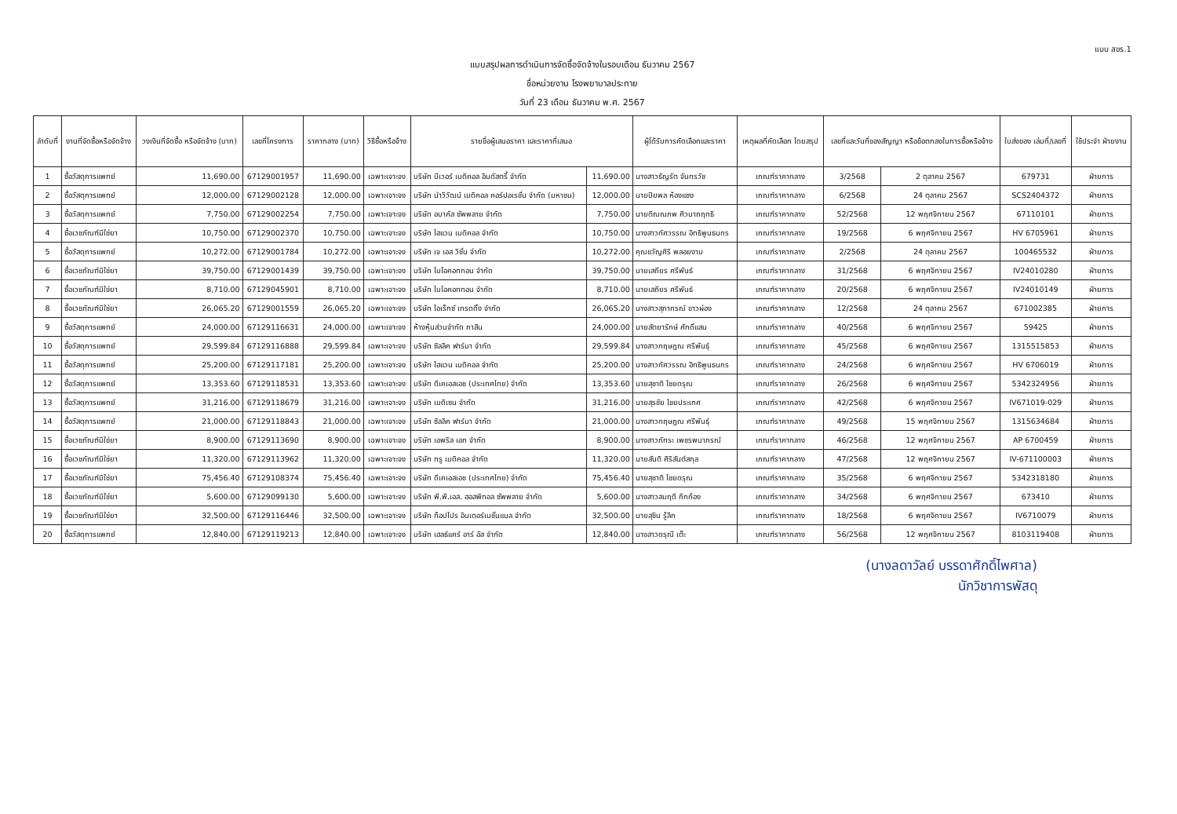แบบ สขร.1
แบบสรุปผลการดำเนินการจัดซื้อจัดจ้างในรอบเดือน ธันวาคม 2567
ชื่อหน่วยงาน โรงพยาบาลประทาย
วันที่ 23 เดือน ธันวาคม พ.ศ. 2567
| ลำดับที่ | งานที่จัดซื้อหรือจัดจ้าง | วงเงินที่จัดซื้อ หรือจัดจ้าง (บาท) | เลขที่โครงการ | ราคากลาง (บาท) | วิธีซื้อหรือจ้าง | รายชื่อผู้เสนอราคา และราคาที่เสนอ | | ผู้ได้รับการคัดเลือกและราคา | เหตุผลที่คัดเลือก โดยสรุป | เลขที่และวันที่ของสัญญา หรือข้อตกลงในการซื้อหรือจ้าง | | ใบส่งของ เล่มที่/เลขที่ | ใช้ประจำ ฝ่ายงาน |
| --- | --- | --- | --- | --- | --- | --- | --- | --- | --- | --- | --- | --- | --- |
| 1 | ซื้อวัสดุการแพทย์ | 11,690.00 | 67129001957 | 11,690.00 | เฉพาะเจาะจง | บริษัท บีเวอร์ เมดิคอล อินดัสตรี้ จำกัด | 11,690.00 | นางสาวธัญรัต จันทรวัช | เกณฑ์ราคากลาง | 3/2568 | 2 ตุลาคม 2567 | 679731 | ฝ่ายการ |
| 2 | ซื้อวัสดุการแพทย์ | 12,000.00 | 67129002128 | 12,000.00 | เฉพาะเจาะจง | บริษัท นำวิวัฒน์ เมดิคอล คอร์ปอเรชั่น จำกัด (มหาชน) | 12,000.00 | นายปิยพล ห้องแซง | เกณฑ์ราคากลาง | 6/2568 | 24 ตุลาคม 2567 | SCS2404372 | ฝ่ายการ |
| 3 | ซื้อวัสดุการแพทย์ | 7,750.00 | 67129002254 | 7,750.00 | เฉพาะเจาะจง | บริษัท อบาคัส ซัพพลาย จำกัด | 7,750.00 | นายติณณภพ ศิวนาถฤทธิ | เกณฑ์ราคากลาง | 52/2568 | 12 พฤศจิกายน 2567 | 67110101 | ฝ่ายการ |
| 4 | ซื้อเวชภัณฑ์มิใช่ยา | 10,750.00 | 67129002370 | 10,750.00 | เฉพาะเจาะจง | บริษัท ไฮแวน เมดิคอล จำกัด | 10,750.00 | นางสาวทัศวรรณ อิทธิพูนธนกร | เกณฑ์ราคากลาง | 19/2568 | 6 พฤศจิกายน 2567 | HV 6705961 | ฝ่ายการ |
| 5 | ซื้อวัสดุการแพทย์ | 10,272.00 | 67129001784 | 10,272.00 | เฉพาะเจาะจง | บริษัท เจ เอส วิชั่น จำกัด | 10,272.00 | คุณขวัญศิริ พลอยงาม | เกณฑ์ราคากลาง | 2/2568 | 24 ตุลาคม 2567 | 100465532 | ฝ่ายการ |
| 6 | ซื้อเวชภัณฑ์มิใช่ยา | 39,750.00 | 67129001439 | 39,750.00 | เฉพาะเจาะจง | บริษัท ไบโอคอททอน จำกัด | 39,750.00 | นายเสถียร ศรีพันธ์ | เกณฑ์ราคากลาง | 31/2568 | 6 พฤศจิกายน 2567 | IV24010280 | ฝ่ายการ |
| 7 | ซื้อเวชภัณฑ์มิใช่ยา | 8,710.00 | 67129045901 | 8,710.00 | เฉพาะเจาะจง | บริษัท ไบโอคอททอน จำกัด | 8,710.00 | นายเสถียร ศรีพันธ์ | เกณฑ์ราคากลาง | 20/2568 | 6 พฤศจิกายน 2567 | IV24010149 | ฝ่ายการ |
| 8 | ซื้อเวชภัณฑ์มิใช่ยา | 26,065.20 | 67129001559 | 26,065.20 | เฉพาะเจาะจง | บริษัท โอเร็กซ์ เทรดดิ้ง จำกัด | 26,065.20 | นางสาวสุภาภรณ์ ขาวผ่อง | เกณฑ์ราคากลาง | 12/2568 | 24 ตุลาคม 2567 | 671002385 | ฝ่ายการ |
| 9 | ซื้อวัสดุการแพทย์ | 24,000.00 | 67129116631 | 24,000.00 | เฉพาะเจาะจง | ห้างหุ้นส่วนจำกัด ภาสิน | 24,000.00 | นายสัตยารักษ์ ศักดิ์แสน | เกณฑ์ราคากลาง | 40/2568 | 6 พฤศจิกายน 2567 | 59425 | ฝ่ายการ |
| 10 | ซื้อวัสดุการแพทย์ | 29,599.84 | 67129116888 | 29,599.84 | เฉพาะเจาะจง | บริษัท ซิลลิค ฟาร์มา จำกัด | 29,599.84 | นางสาวกฤษฎณ ศรีพันธุ์ | เกณฑ์ราคากลาง | 45/2568 | 6 พฤศจิกายน 2567 | 1315515853 | ฝ่ายการ |
| 11 | ซื้อวัสดุการแพทย์ | 25,200.00 | 67129117181 | 25,200.00 | เฉพาะเจาะจง | บริษัท ไฮแวน เมดิคอล จำกัด | 25,200.00 | นางสาวทัศวรรณ อิทธิพูนธนกร | เกณฑ์ราคากลาง | 24/2568 | 6 พฤศจิกายน 2567 | HV 6706019 | ฝ่ายการ |
| 12 | ซื้อวัสดุการแพทย์ | 13,353.60 | 67129118531 | 13,353.60 | เฉพาะเจาะจง | บริษัท ดีเคเอสเอช (ประเทศไทย) จำกัด | 13,353.60 | นายสุชาติ ไชยดรุณ | เกณฑ์ราคากลาง | 26/2568 | 6 พฤศจิกายน 2567 | 5342324956 | ฝ่ายการ |
| 13 | ซื้อวัสดุการแพทย์ | 31,216.00 | 67129118679 | 31,216.00 | เฉพาะเจาะจง | บริษัท เมดิเซน จำกัด | 31,216.00 | นายสุรชัย ไชยประเทศ | เกณฑ์ราคากลาง | 42/2568 | 6 พฤศจิกายน 2567 | IV671019-029 | ฝ่ายการ |
| 14 | ซื้อวัสดุการแพทย์ | 21,000.00 | 67129118843 | 21,000.00 | เฉพาะเจาะจง | บริษัท ซิลลิค ฟาร์มา จำกัด | 21,000.00 | นางสาวกฤษฎณ ศรีพันธุ์ | เกณฑ์ราคากลาง | 49/2568 | 15 พฤศจิกายน 2567 | 1315634684 | ฝ่ายการ |
| 15 | ซื้อเวชภัณฑ์มิใช่ยา | 8,900.00 | 67129113690 | 8,900.00 | เฉพาะเจาะจง | บริษัท เอพริล เอท จำกัด | 8,900.00 | นางสาวภัทระ เพชรพนาภรณ์ | เกณฑ์ราคากลาง | 46/2568 | 12 พฤศจิกายน 2567 | AP 6700459 | ฝ่ายการ |
| 16 | ซื้อเวชภัณฑ์มิใช่ยา | 11,320.00 | 67129113962 | 11,320.00 | เฉพาะเจาะจง | บริษัท ทรู เมดิคอล จำกัด | 11,320.00 | นายสันติ ศิริสันต์สกุล | เกณฑ์ราคากลาง | 47/2568 | 12 พฤศจิกายน 2567 | IV-671100003 | ฝ่ายการ |
| 17 | ซื้อเวชภัณฑ์มิใช่ยา | 75,456.40 | 67129108374 | 75,456.40 | เฉพาะเจาะจง | บริษัท ดีเคเอสเอช (ประเทศไทย) จำกัด | 75,456.40 | นายสุชาติ ไชยดรุณ | เกณฑ์ราคากลาง | 35/2568 | 6 พฤศจิกายน 2567 | 5342318180 | ฝ่ายการ |
| 18 | ซื้อเวชภัณฑ์มิใช่ยา | 5,600.00 | 67129099130 | 5,600.00 | เฉพาะเจาะจง | บริษัท พี.พี.เอส. ฮอสพิทอล ซัพพลาย จำกัด | 5,600.00 | นางสาวสมฤดี กึกก้อง | เกณฑ์ราคากลาง | 34/2568 | 6 พฤศจิกายน 2567 | 673410 | ฝ่ายการ |
| 19 | ซื้อเวชภัณฑ์มิใช่ยา | 32,500.00 | 67129116446 | 32,500.00 | เฉพาะเจาะจง | บริษัท ท็อปโปร อินเตอร์เนชั่นแนล จำกัด | 32,500.00 | นายสุชิน รู้ลึก | เกณฑ์ราคากลาง | 18/2568 | 6 พฤศจิกายน 2567 | IV6710079 | ฝ่ายการ |
| 20 | ซื้อวัสดุการแพทย์ | 12,840.00 | 67129119213 | 12,840.00 | เฉพาะเจาะจง | บริษัท เฮลธ์แคร์ อาร์ อัส จำกัด | 12,840.00 | นางสาวดรุณี เต๊ะ | เกณฑ์ราคากลาง | 56/2568 | 12 พฤศจิกายน 2567 | 8103119408 | ฝ่ายการ |
(นางลดาวัลย์ บรรดาศักดิ์ไพศาล)
นักวิชาการพัสดุ